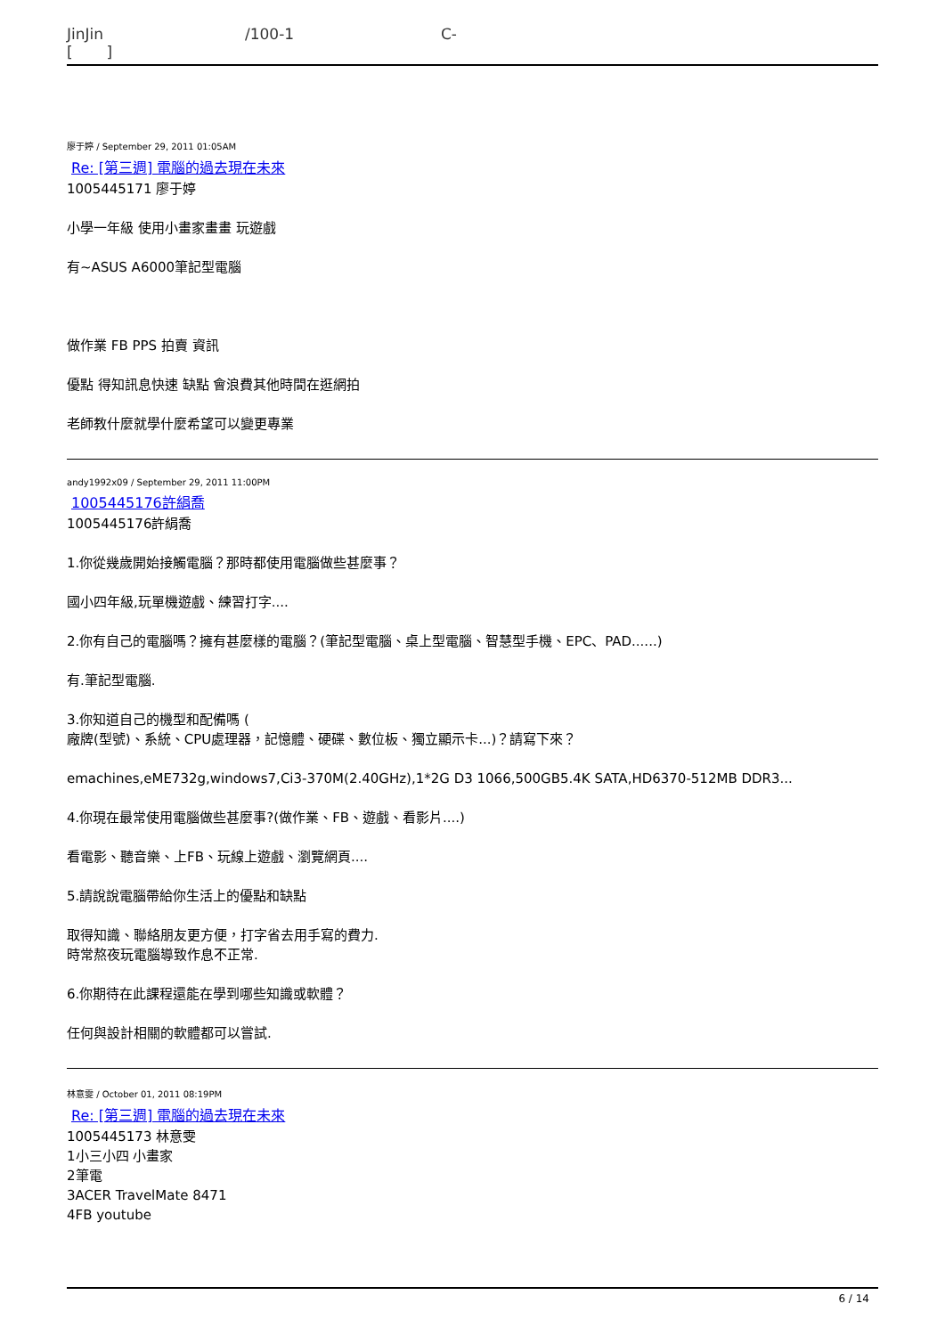JinJin
[ ] /100-1 C-
廖于婷 / September 29, 2011 01:05AM
Re: [第三週] 電腦的過去現在未來
1005445171 廖于婷
小學一年級 使用小畫家畫畫 玩遊戲
有~ASUS A6000筆記型電腦
做作業 FB PPS 拍賣 資訊
優點 得知訊息快速 缺點 會浪費其他時間在逛網拍
老師教什麼就學什麼希望可以變更專業
andy1992x09 / September 29, 2011 11:00PM
1005445176許絹喬
1005445176許絹喬
1.你從幾歲開始接觸電腦？那時都使用電腦做些甚麼事？
國小四年級,玩單機遊戲、練習打字....
2.你有自己的電腦嗎？擁有甚麼樣的電腦？(筆記型電腦、桌上型電腦、智慧型手機、EPC、PAD......)
有.筆記型電腦.
3.你知道自己的機型和配備嗎 (
廠牌(型號)、系統、CPU處理器，記憶體、硬碟、數位板、獨立顯示卡...)？請寫下來？
emachines,eME732g,windows7,Ci3-370M(2.40GHz),1*2G D3 1066,500GB5.4K SATA,HD6370-512MB DDR3...
4.你現在最常使用電腦做些甚麼事?(做作業、FB、遊戲、看影片....)
看電影、聽音樂、上FB、玩線上遊戲、瀏覽網頁....
5.請說說電腦帶給你生活上的優點和缺點
取得知識、聯絡朋友更方便，打字省去用手寫的費力.
時常熬夜玩電腦導致作息不正常.
6.你期待在此課程還能在學到哪些知識或軟體？
任何與設計相關的軟體都可以嘗試.
林意雯 / October 01, 2011 08:19PM
Re: [第三週] 電腦的過去現在未來
1005445173 林意雯
1小三小四 小畫家
2筆電
3ACER TravelMate 8471
4FB youtube
6 / 14